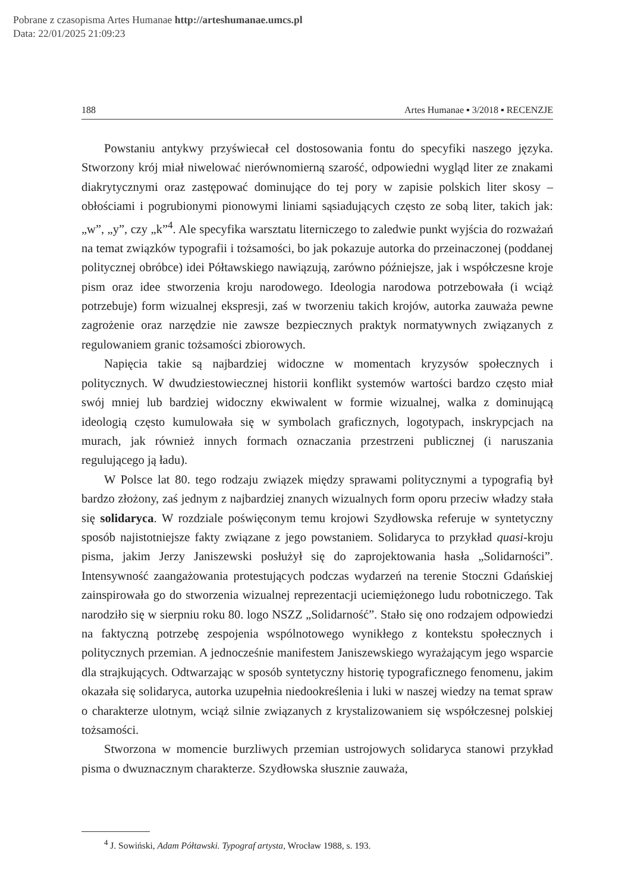Pobrane z czasopisma Artes Humanae http://arteshumanae.umcs.pl
Data: 22/01/2025 21:09:23
188 Artes Humanae ▪ 3/2018 ▪ RECENZJE
Powstaniu antykwy przyświecał cel dostosowania fontu do specyfiki naszego języka. Stworzony krój miał niwelować nierównomierną szarość, odpowiedni wygląd liter ze znakami diakrytycznymi oraz zastępować dominujące do tej pory w zapisie polskich liter skosy – obłościami i pogrubionymi pionowymi liniami sąsiadujących często ze sobą liter, takich jak: „w”, „y”, czy „k”<sup>4</sup>. Ale specyfika warsztatu literniczego to zaledwie punkt wyjścia do rozważań na temat związków typografii i tożsamości, bo jak pokazuje autorka do przeinaczonej (poddanej politycznej obróbce) idei Półtawskiego nawiązują, zarówno późniejsze, jak i współczesne kroje pism oraz idee stworzenia kroju narodowego. Ideologia narodowa potrzebowała (i wciąż potrzebuje) form wizualnej ekspresji, zaś w tworzeniu takich krojów, autorka zauważa pewne zagrożenie oraz narzędzie nie zawsze bezpiecznych praktyk normatywnych związanych z regulowaniem granic tożsamości zbiorowych.
Napięcia takie są najbardziej widoczne w momentach kryzysów społecznych i politycznych. W dwudziestowiecznej historii konflikt systemów wartości bardzo często miał swój mniej lub bardziej widoczny ekwiwalent w formie wizualnej, walka z dominującą ideologią często kumulowała się w symbolach graficznych, logotypach, inskrypcjach na murach, jak również innych formach oznaczania przestrzeni publicznej (i naruszania regulującego ją ładu).
W Polsce lat 80. tego rodzaju związek między sprawami politycznymi a typografią był bardzo złożony, zaś jednym z najbardziej znanych wizualnych form oporu przeciw władzy stała się solidaryca. W rozdziale poświęconym temu krojowi Szydłowska referuje w syntetyczny sposób najistotniejsze fakty związane z jego powstaniem. Solidaryca to przykład quasi-kroju pisma, jakim Jerzy Janiszewski posłużył się do zaprojektowania hasła „Solidarności”. Intensywność zaangażowania protestujących podczas wydarzeń na terenie Stoczni Gdańskiej zainspirowała go do stworzenia wizualnej reprezentacji uciemiężonego ludu robotniczego. Tak narodziło się w sierpniu roku 80. logo NSZZ „Solidarność”. Stało się ono rodzajem odpowiedzi na faktyczną potrzebę zespojenia wspólnotowego wynikłego z kontekstu społecznych i politycznych przemian. A jednocześnie manifestem Janiszewskiego wyrażającym jego wsparcie dla strajkujących. Odtwarzając w sposób syntetyczny historię typograficznego fenomenu, jakim okazała się solidaryca, autorka uzupełnia niedookreślenia i luki w naszej wiedzy na temat spraw o charakterze ulotnym, wciąż silnie związanych z krystalizowaniem się współczesnej polskiej tożsamości.
Stworzona w momencie burzliwych przemian ustrojowych solidaryca stanowi przykład pisma o dwuznacznym charakterze. Szydłowska słusznie zauważa,
<sup>4</sup> J. Sowiński, Adam Półtawski. Typograf artysta, Wrocław 1988, s. 193.